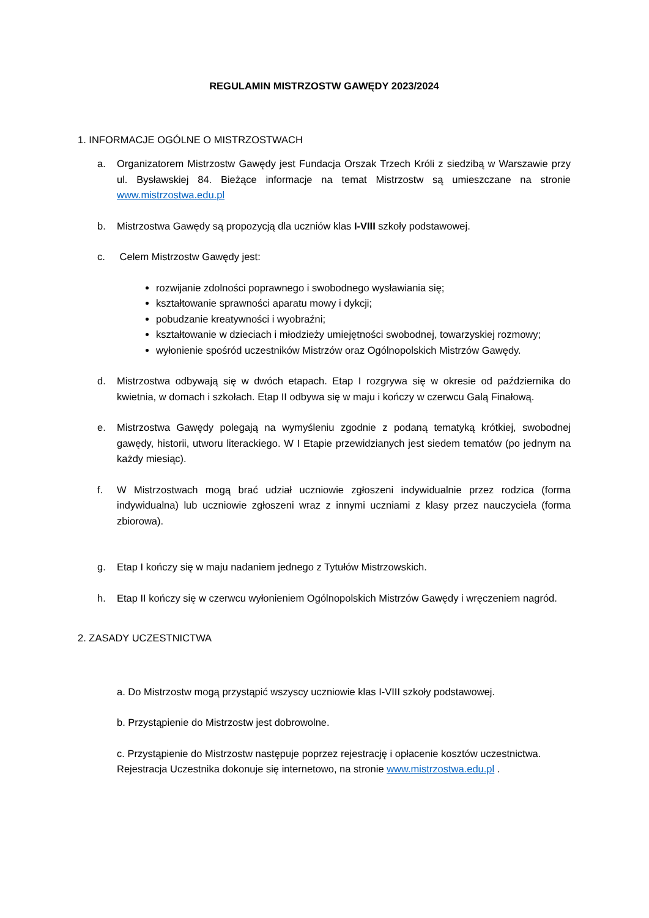REGULAMIN MISTRZOSTW GAWĘDY 2023/2024
1. INFORMACJE OGÓLNE O MISTRZOSTWACH
a. Organizatorem Mistrzostw Gawędy jest Fundacja Orszak Trzech Króli z siedzibą w Warszawie przy ul. Bysławskiej 84. Bieżące informacje na temat Mistrzostw są umieszczane na stronie www.mistrzostwa.edu.pl
b. Mistrzostwa Gawędy są propozycją dla uczniów klas I-VIII szkoły podstawowej.
c. Celem Mistrzostw Gawędy jest:
rozwijanie zdolności poprawnego i swobodnego wysławiania się;
kształtowanie sprawności aparatu mowy i dykcji;
pobudzanie kreatywności i wyobraźni;
kształtowanie w dzieciach i młodzieży umiejętności swobodnej, towarzyskiej rozmowy;
wyłonienie spośród uczestników Mistrzów oraz Ogólnopolskich Mistrzów Gawędy.
d. Mistrzostwa odbywają się w dwóch etapach. Etap I rozgrywa się w okresie od października do kwietnia, w domach i szkołach. Etap II odbywa się w maju i kończy w czerwcu Galą Finałową.
e. Mistrzostwa Gawędy polegają na wymyśleniu zgodnie z podaną tematyką krótkiej, swobodnej gawędy, historii, utworu literackiego. W I Etapie przewidzianych jest siedem tematów (po jednym na każdy miesiąc).
f. W Mistrzostwach mogą brać udział uczniowie zgłoszeni indywidualnie przez rodzica (forma indywidualna) lub uczniowie zgłoszeni wraz z innymi uczniami z klasy przez nauczyciela (forma zbiorowa).
g. Etap I kończy się w maju nadaniem jednego z Tytułów Mistrzowskich.
h. Etap II kończy się w czerwcu wyłonieniem Ogólnopolskich Mistrzów Gawędy i wręczeniem nagród.
2. ZASADY UCZESTNICTWA
a. Do Mistrzostw mogą przystąpić wszyscy uczniowie klas I-VIII szkoły podstawowej.
b. Przystąpienie do Mistrzostw jest dobrowolne.
c. Przystąpienie do Mistrzostw następuje poprzez rejestrację i opłacenie kosztów uczestnictwa. Rejestracja Uczestnika dokonuje się internetowo, na stronie www.mistrzostwa.edu.pl .